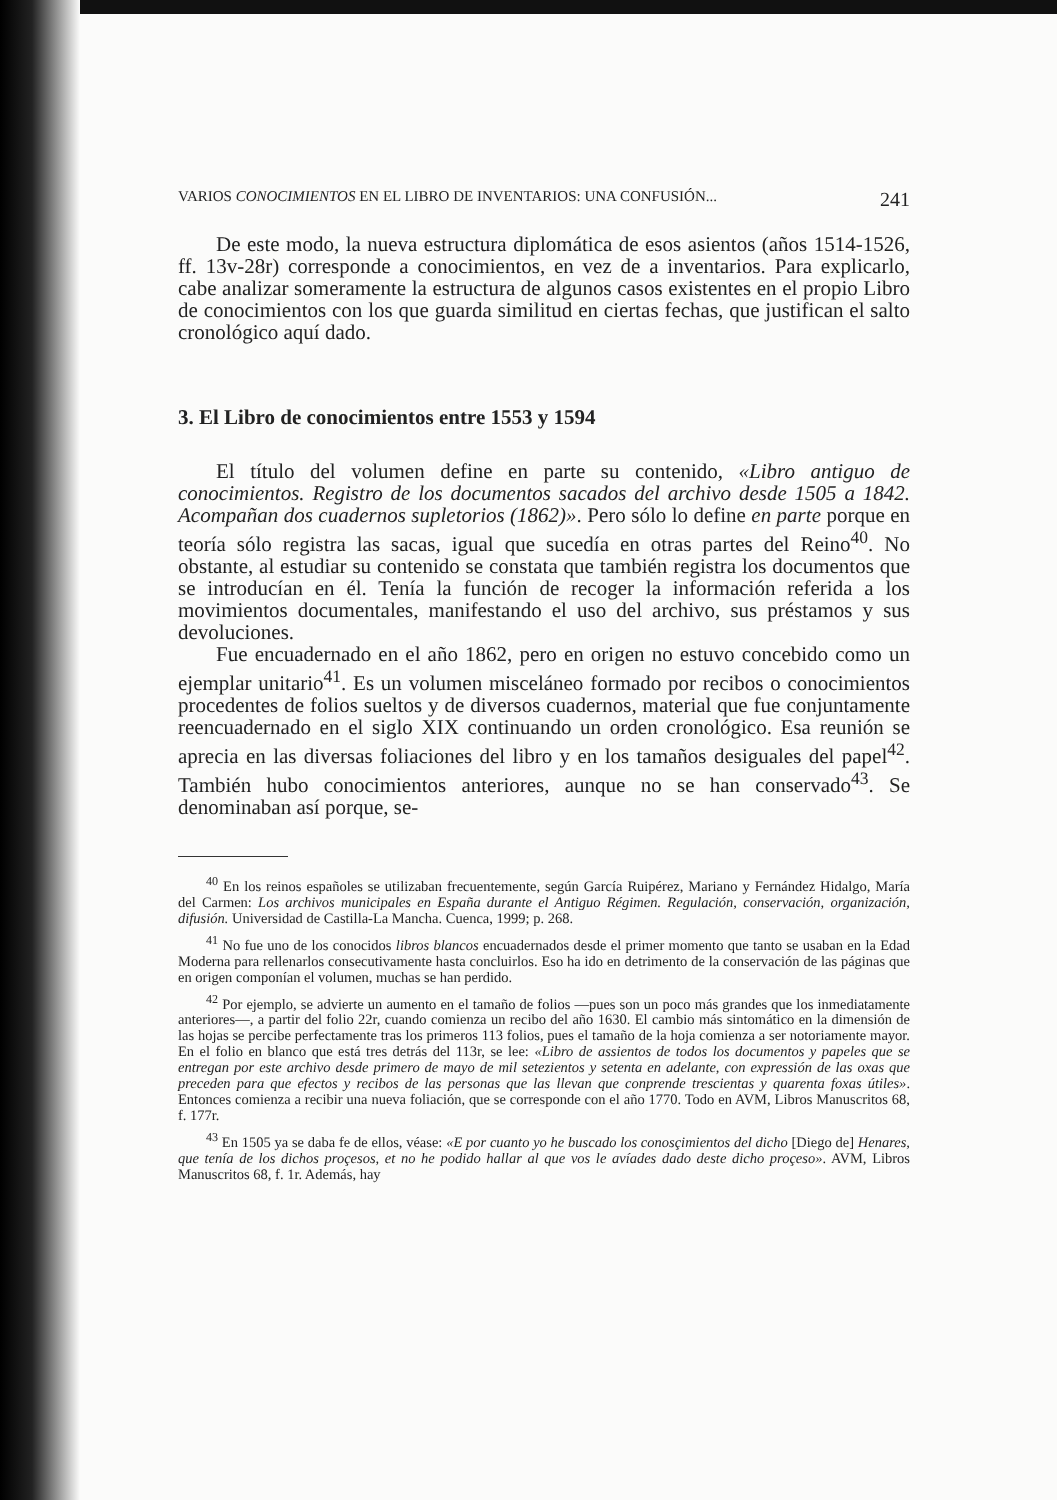VARIOS CONOCIMIENTOS EN EL LIBRO DE INVENTARIOS: UNA CONFUSIÓN... 241
De este modo, la nueva estructura diplomática de esos asientos (años 1514-1526, ff. 13v-28r) corresponde a conocimientos, en vez de a inventarios. Para explicarlo, cabe analizar someramente la estructura de algunos casos existentes en el propio Libro de conocimientos con los que guarda similitud en ciertas fechas, que justifican el salto cronológico aquí dado.
3. El Libro de conocimientos entre 1553 y 1594
El título del volumen define en parte su contenido, «Libro antiguo de conocimientos. Registro de los documentos sacados del archivo desde 1505 a 1842. Acompañan dos cuadernos supletorios (1862)». Pero sólo lo define en parte porque en teoría sólo registra las sacas, igual que sucedía en otras partes del Reino<sup>40</sup>. No obstante, al estudiar su contenido se constata que también registra los documentos que se introducían en él. Tenía la función de recoger la información referida a los movimientos documentales, manifestando el uso del archivo, sus préstamos y sus devoluciones.
Fue encuadernado en el año 1862, pero en origen no estuvo concebido como un ejemplar unitario<sup>41</sup>. Es un volumen misceláneo formado por recibos o conocimientos procedentes de folios sueltos y de diversos cuadernos, material que fue conjuntamente reencuadernado en el siglo XIX continuando un orden cronológico. Esa reunión se aprecia en las diversas foliaciones del libro y en los tamaños desiguales del papel<sup>42</sup>. También hubo conocimientos anteriores, aunque no se han conservado<sup>43</sup>. Se denominaban así porque, se-
<sup>40</sup> En los reinos españoles se utilizaban frecuentemente, según García Ruipérez, Mariano y Fernández Hidalgo, María del Carmen: Los archivos municipales en España durante el Antiguo Régimen. Regulación, conservación, organización, difusión. Universidad de Castilla-La Mancha. Cuenca, 1999; p. 268.
<sup>41</sup> No fue uno de los conocidos libros blancos encuadernados desde el primer momento que tanto se usaban en la Edad Moderna para rellenarlos consecutivamente hasta concluirlos. Eso ha ido en detrimento de la conservación de las páginas que en origen componían el volumen, muchas se han perdido.
<sup>42</sup> Por ejemplo, se advierte un aumento en el tamaño de folios —pues son un poco más grandes que los inmediatamente anteriores—, a partir del folio 22r, cuando comienza un recibo del año 1630. El cambio más sintomático en la dimensión de las hojas se percibe perfectamente tras los primeros 113 folios, pues el tamaño de la hoja comienza a ser notoriamente mayor. En el folio en blanco que está tres detrás del 113r, se lee: «Libro de assientos de todos los documentos y papeles que se entregan por este archivo desde primero de mayo de mil setezientos y setenta en adelante, con expressión de las oxas que preceden para que efectos y recibos de las personas que las llevan que conprende trescientas y quarenta foxas útiles». Entonces comienza a recibir una nueva foliación, que se corresponde con el año 1770. Todo en AVM, Libros Manuscritos 68, f. 177r.
<sup>43</sup> En 1505 ya se daba fe de ellos, véase: «E por cuanto yo he buscado los conosçimientos del dicho [Diego de] Henares, que tenía de los dichos proçesos, et no he podido hallar al que vos le avíades dado deste dicho proçeso». AVM, Libros Manuscritos 68, f. 1r. Además, hay